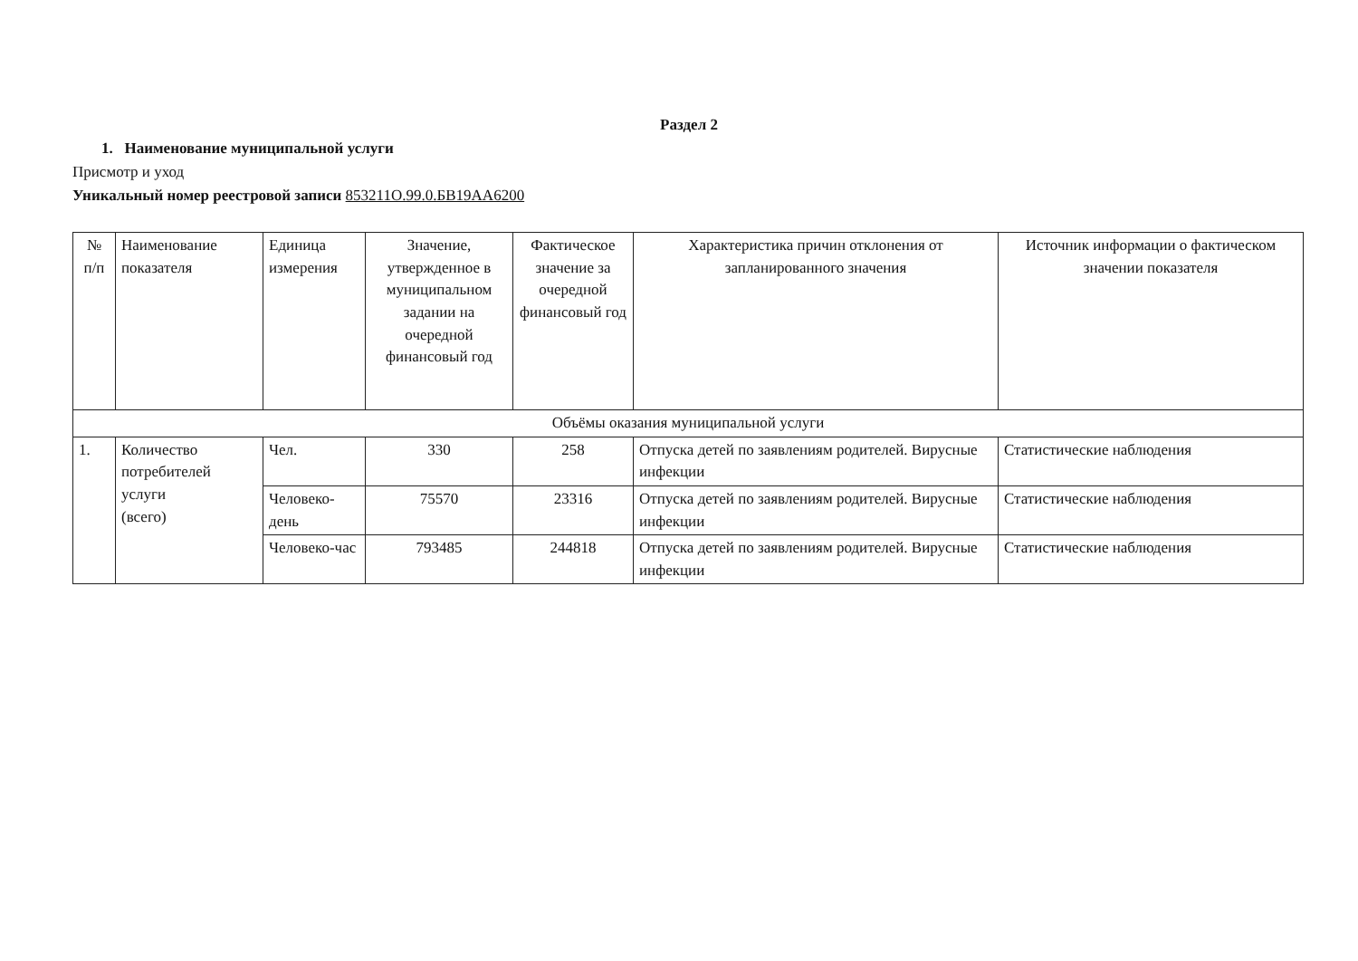Раздел 2
1. Наименование муниципальной услуги
Присмотр и уход
Уникальный номер реестровой записи 853211О.99.0.БВ19АА6200
| № п/п | Наименование показателя | Единица измерения | Значение, утвержденное в муниципальном задании на очередной финансовый год | Фактическое значение за очередной финансовый год | Характеристика причин отклонения от запланированного значения | Источник информации о фактическом значении показателя |
| --- | --- | --- | --- | --- | --- | --- |
| Объёмы оказания муниципальной услуги | | | | | | |
| 1. | Количество потребителей услуги (всего) | Чел. | 330 | 258 | Отпуска детей по заявлениям родителей. Вирусные инфекции | Статистические наблюдения |
| | | Человеко-день | 75570 | 23316 | Отпуска детей по заявлениям родителей. Вирусные инфекции | Статистические наблюдения |
| | | Человеко-час | 793485 | 244818 | Отпуска детей по заявлениям родителей. Вирусные инфекции | Статистические наблюдения |